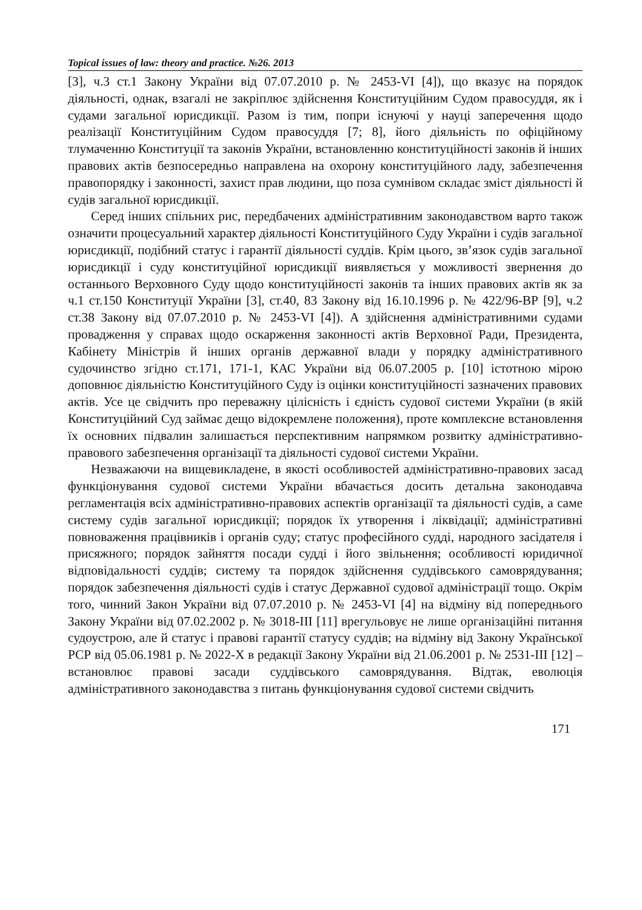Topical issues of law: theory and practice. №26. 2013
[3], ч.3 ст.1 Закону України від 07.07.2010 р. № 2453-VI [4]), що вказує на порядок діяльності, однак, взагалі не закріплює здійснення Конституційним Судом правосуддя, як і судами загальної юрисдикції. Разом із тим, попри існуючі у науці заперечення щодо реалізації Конституційним Судом правосуддя [7; 8], його діяльність по офіційному тлумаченню Конституції та законів України, встановленню конституційності законів й інших правових актів безпосередньо направлена на охорону конституційного ладу, забезпечення правопорядку і законності, захист прав людини, що поза сумнівом складає зміст діяльності й судів загальної юрисдикції.
Серед інших спільних рис, передбачених адміністративним законодавством варто також означити процесуальний характер діяльності Конституційного Суду України і судів загальної юрисдикції, подібний статус і гарантії діяльності суддів. Крім цього, зв’язок судів загальної юрисдикції і суду конституційної юрисдикції виявляється у можливості звернення до останнього Верховного Суду щодо конституційності законів та інших правових актів як за ч.1 ст.150 Конституції України [3], ст.40, 83 Закону від 16.10.1996 р. № 422/96-ВР [9], ч.2 ст.38 Закону від 07.07.2010 р. № 2453-VI [4]). А здійснення адміністративними судами провадження у справах щодо оскарження законності актів Верховної Ради, Президента, Кабінету Міністрів й інших органів державної влади у порядку адміністративного судочинство згідно ст.171, 171-1, КАС України від 06.07.2005 р. [10] істотною мірою доповнює діяльністю Конституційного Суду із оцінки конституційності зазначених правових актів. Усе це свідчить про переважну цілісність і єдність судової системи України (в якій Конституційний Суд займає дещо відокремлене положення), проте комплексне встановлення їх основних підвалин залишається перспективним напрямком розвитку адміністративно-правового забезпечення організації та діяльності судової системи України.
Незважаючи на вищевикладене, в якості особливостей адміністративно-правових засад функціонування судової системи України вбачається досить детальна законодавча регламентація всіх адміністративно-правових аспектів організації та діяльності судів, а саме систему судів загальної юрисдикції; порядок їх утворення і ліквідації; адміністративні повноваження працівників і органів суду; статус професійного судді, народного засідателя і присяжного; порядок зайняття посади судді і його звільнення; особливості юридичної відповідальності суддів; систему та порядок здійснення суддівського самоврядування; порядок забезпечення діяльності судів і статус Державної судової адміністрації тощо. Окрім того, чинний Закон України від 07.07.2010 р. № 2453-VI [4] на відміну від попереднього Закону України від 07.02.2002 р. № 3018-III [11] врегульовує не лише організаційні питання судоустрою, але й статус і правові гарантії статусу суддів; на відміну від Закону Української РСР від 05.06.1981 р. № 2022-X в редакції Закону України від 21.06.2001 р. № 2531-III [12] – встановлює правові засади суддівського самоврядування. Відтак, еволюція адміністративного законодавства з питань функціонування судової системи свідчить
171